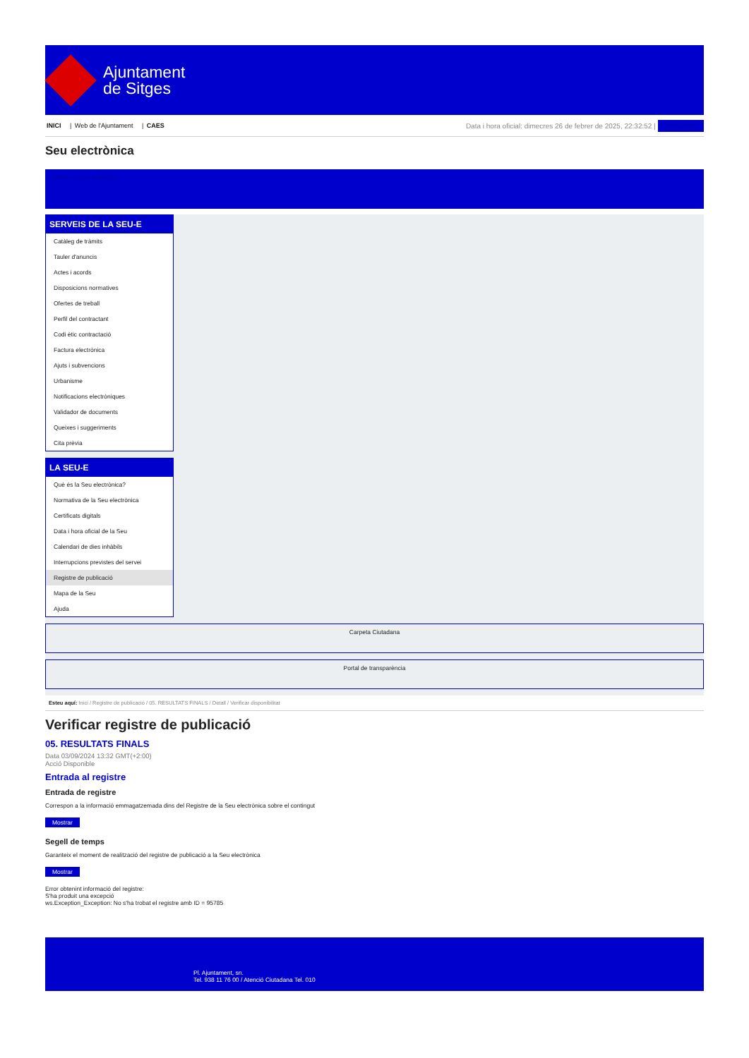Ajuntament
de Sitges
INICI | Web de l'Ajuntament | CAES
Data i hora oficial: dimecres 26 de febrer de 2025, 22:32:52 | Sincronitza
Seu electrònica
Obtenir còpia autèntica
SERVEIS DE LA SEU-E
Catàleg de tràmits
Tauler d'anuncis
Actes i acords
Disposicions normatives
Ofertes de treball
Perfil del contractant
Codi ètic contractació
Factura electrònica
Ajuts i subvencions
Urbanisme
Notificacions electròniques
Validador de documents
Queixes i suggeriments
Cita prèvia
LA SEU-E
Què és la Seu electrònica?
Normativa de la Seu electrònica
Certificats digitals
Data i hora oficial de la Seu
Calendari de dies inhàbils
Interrupcions previstes del servei
Registre de publicació
Mapa de la Seu
Ajuda
Carpeta Ciutadana
Portal de transparència
Esteu aquí: Inici / Registre de publicació / 05. RESULTATS FINALS / Detall / Verificar disponibilitat
Verificar registre de publicació
05. RESULTATS FINALS
Data 03/09/2024 13:32 GMT(+2:00)
Acció Disponible
Entrada al registre
Entrada de registre
Correspon a la informació emmagatzemada dins del Registre de la Seu electrònica sobre el contingut
Mostrar
Segell de temps
Garanteix el moment de realització del registre de publicació a la Seu electrònica
Mostrar
Error obtenint informació del registre:
S'ha produit una excepció
ws.Exception_Exception: No s'ha trobat el registre amb ID = 95785
Pl. Ajuntament, sn.
Tel. 938 11 76 00 / Atenció Ciutadana Tel. 010